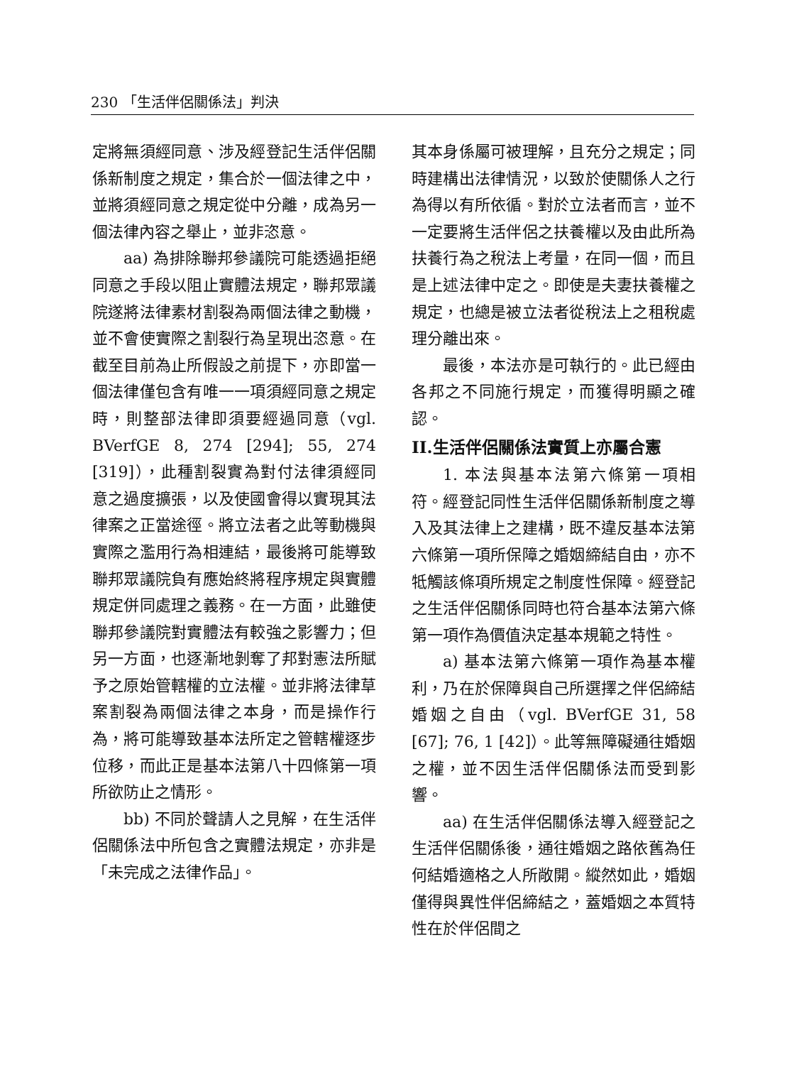230 「生活伴侶關係法」判決
定將無須經同意、涉及經登記生活伴侶關係新制度之規定，集合於一個法律之中，並將須經同意之規定從中分離，成為另一個法律內容之舉止，並非恣意。
aa) 為排除聯邦參議院可能透過拒絕同意之手段以阻止實體法規定，聯邦眾議院遂將法律素材割裂為兩個法律之動機，並不會使實際之割裂行為呈現出恣意。在截至目前為止所假設之前提下，亦即當一個法律僅包含有唯一一項須經同意之規定時，則整部法律即須要經過同意（vgl. BVerfGE 8, 274 [294]; 55, 274 [319]），此種割裂實為對付法律須經同意之過度擴張，以及使國會得以實現其法律案之正當途徑。將立法者之此等動機與實際之濫用行為相連結，最後將可能導致聯邦眾議院負有應始終將程序規定與實體規定併同處理之義務。在一方面，此雖使聯邦參議院對實體法有較強之影響力；但另一方面，也逐漸地剝奪了邦對憲法所賦予之原始管轄權的立法權。並非將法律草案割裂為兩個法律之本身，而是操作行為，將可能導致基本法所定之管轄權逐步位移，而此正是基本法第八十四條第一項所欲防止之情形。
bb) 不同於聲請人之見解，在生活伴侶關係法中所包含之實體法規定，亦非是「未完成之法律作品」。
其本身係屬可被理解，且充分之規定；同時建構出法律情況，以致於使關係人之行為得以有所依循。對於立法者而言，並不一定要將生活伴侶之扶養權以及由此所為扶養行為之稅法上考量，在同一個，而且是上述法律中定之。即使是夫妻扶養權之規定，也總是被立法者從稅法上之租稅處理分離出來。
最後，本法亦是可執行的。此已經由各邦之不同施行規定，而獲得明顯之確認。
II.生活伴侶關係法實質上亦屬合憲
1. 本法與基本法第六條第一項相符。經登記同性生活伴侶關係新制度之導入及其法律上之建構，既不違反基本法第六條第一項所保障之婚姻締結自由，亦不牴觸該條項所規定之制度性保障。經登記之生活伴侶關係同時也符合基本法第六條第一項作為價值決定基本規範之特性。
a) 基本法第六條第一項作為基本權利，乃在於保障與自己所選擇之伴侶締結婚姻之自由（vgl. BVerfGE 31, 58 [67]; 76, 1 [42]）。此等無障礙通往婚姻之權，並不因生活伴侶關係法而受到影響。
aa) 在生活伴侶關係法導入經登記之生活伴侶關係後，通往婚姻之路依舊為任何結婚適格之人所敞開。縱然如此，婚姻僅得與異性伴侶締結之，蓋婚姻之本質特性在於伴侶間之